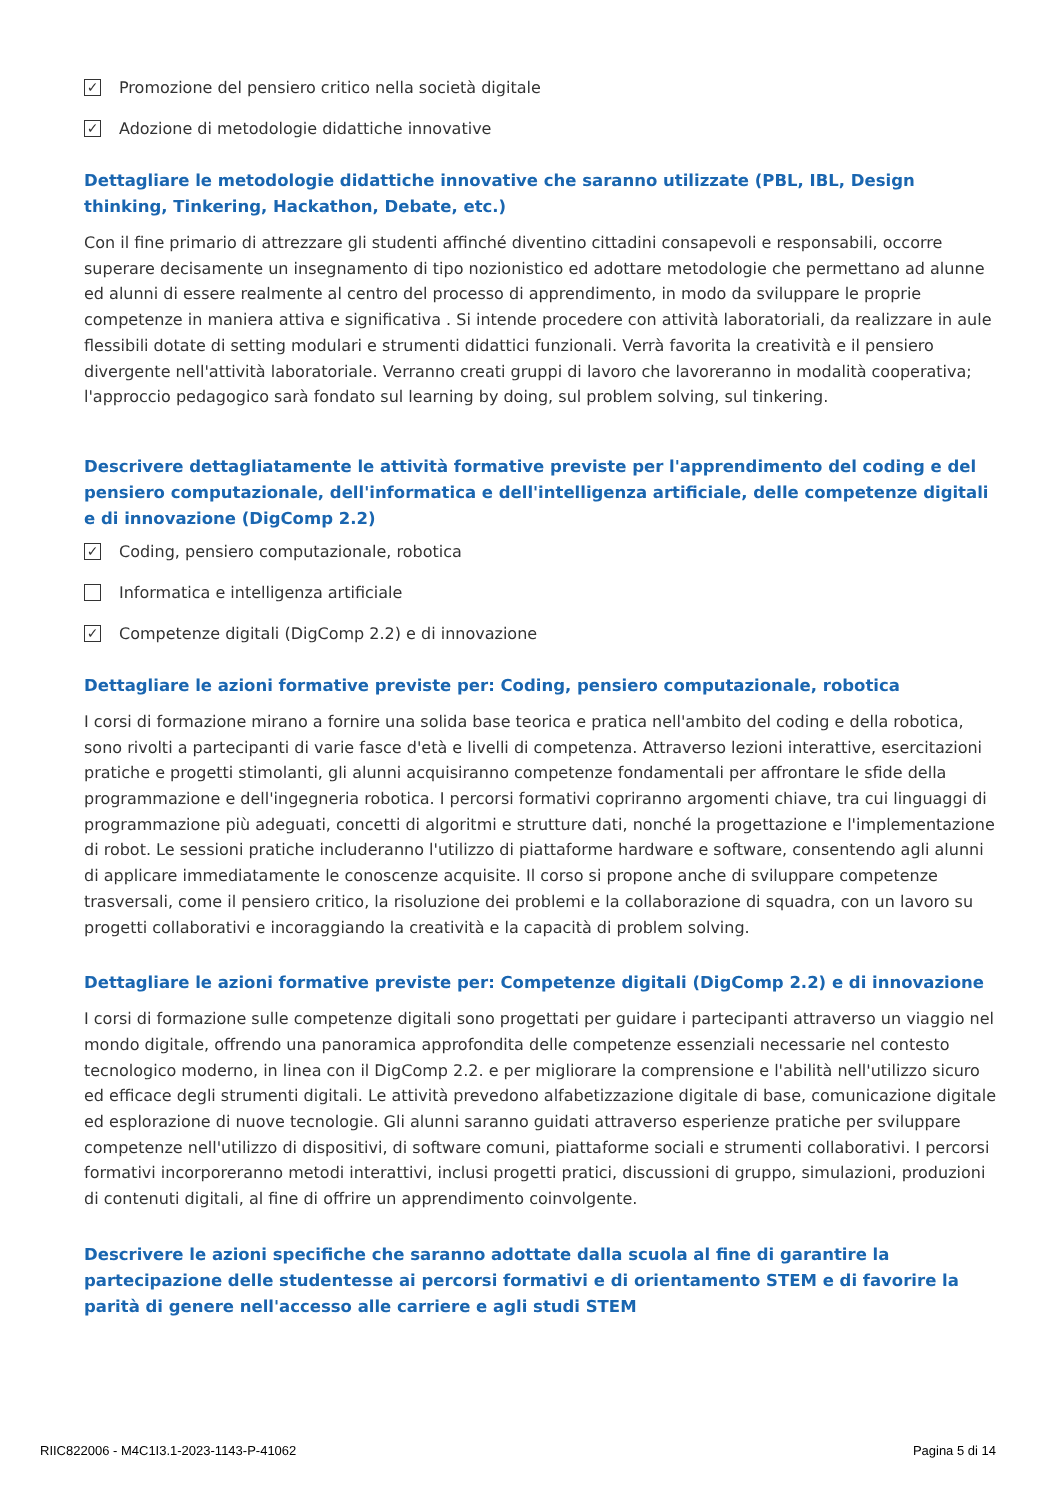✓ Promozione del pensiero critico nella società digitale
✓ Adozione di metodologie didattiche innovative
Dettagliare le metodologie didattiche innovative che saranno utilizzate (PBL, IBL, Design thinking, Tinkering, Hackathon, Debate, etc.)
Con il fine primario di attrezzare gli studenti affinché diventino cittadini consapevoli e responsabili, occorre superare decisamente un insegnamento di tipo nozionistico ed adottare metodologie che permettano ad alunne ed alunni di essere realmente al centro del processo di apprendimento, in modo da sviluppare le proprie competenze in maniera attiva e significativa . Si intende procedere con attività laboratoriali, da realizzare in aule flessibili dotate di setting modulari e strumenti didattici funzionali. Verrà favorita la creatività e il pensiero divergente nell'attività laboratoriale. Verranno creati gruppi di lavoro che lavoreranno in modalità cooperativa; l'approccio pedagogico sarà fondato sul learning by doing, sul problem solving, sul tinkering.
Descrivere dettagliatamente le attività formative previste per l'apprendimento del coding e del pensiero computazionale, dell'informatica e dell'intelligenza artificiale, delle competenze digitali e di innovazione (DigComp 2.2)
✓ Coding, pensiero computazionale, robotica
Informatica e intelligenza artificiale
✓ Competenze digitali (DigComp 2.2) e di innovazione
Dettagliare le azioni formative previste per: Coding, pensiero computazionale, robotica
I corsi di formazione mirano a fornire una solida base teorica e pratica nell'ambito del coding e della robotica, sono rivolti a partecipanti di varie fasce d'età e livelli di competenza. Attraverso lezioni interattive, esercitazioni pratiche e progetti stimolanti, gli alunni acquisiranno competenze fondamentali per affrontare le sfide della programmazione e dell'ingegneria robotica. I percorsi formativi copriranno argomenti chiave, tra cui linguaggi di programmazione più adeguati, concetti di algoritmi e strutture dati, nonché la progettazione e l'implementazione di robot. Le sessioni pratiche includeranno l'utilizzo di piattaforme hardware e software, consentendo agli alunni di applicare immediatamente le conoscenze acquisite. Il corso si propone anche di sviluppare competenze trasversali, come il pensiero critico, la risoluzione dei problemi e la collaborazione di squadra, con un lavoro su progetti collaborativi e incoraggiando la creatività e la capacità di problem solving.
Dettagliare le azioni formative previste per: Competenze digitali (DigComp 2.2) e di innovazione
I corsi di formazione sulle competenze digitali sono progettati per guidare i partecipanti attraverso un viaggio nel mondo digitale, offrendo una panoramica approfondita delle competenze essenziali necessarie nel contesto tecnologico moderno, in linea con il DigComp 2.2. e per migliorare la comprensione e l'abilità nell'utilizzo sicuro ed efficace degli strumenti digitali. Le attività prevedono alfabetizzazione digitale di base, comunicazione digitale ed esplorazione di nuove tecnologie. Gli alunni saranno guidati attraverso esperienze pratiche per sviluppare competenze nell'utilizzo di dispositivi, di software comuni, piattaforme sociali e strumenti collaborativi. I percorsi formativi incorporeranno metodi interattivi, inclusi progetti pratici, discussioni di gruppo, simulazioni, produzioni di contenuti digitali, al fine di offrire un apprendimento coinvolgente.
Descrivere le azioni specifiche che saranno adottate dalla scuola al fine di garantire la partecipazione delle studentesse ai percorsi formativi e di orientamento STEM e di favorire la parità di genere nell'accesso alle carriere e agli studi STEM
RIIC822006 - M4C1I3.1-2023-1143-P-41062 Pagina 5 di 14